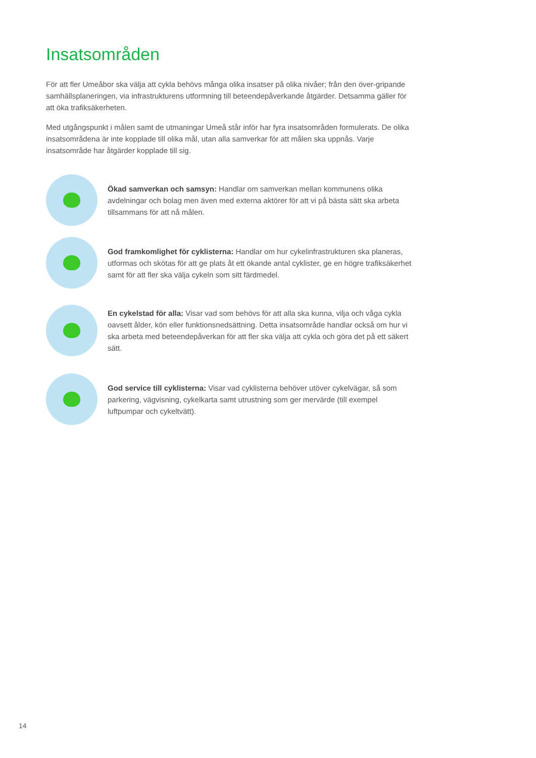Insatsområden
För att fler Umeåbor ska välja att cykla behövs många olika insatser på olika nivåer; från den över-gripande samhällsplaneringen, via infrastrukturens utformning till beteendepåverkande åtgärder. Detsamma gäller för att öka trafiksäkerheten.
Med utgångspunkt i målen samt de utmaningar Umeå står inför har fyra insatsområden formulerats. De olika insatsområdena är inte kopplade till olika mål, utan alla samverkar för att målen ska uppnås. Varje insatsområde har åtgärder kopplade till sig.
Ökad samverkan och samsyn: Handlar om samverkan mellan kommunens olika avdelningar och bolag men även med externa aktörer för att vi på bästa sätt ska arbeta tillsammans för att nå målen.
God framkomlighet för cyklisterna: Handlar om hur cykelinfrastrukturen ska planeras, utformas och skötas för att ge plats åt ett ökande antal cyklister, ge en högre trafiksäkerhet samt för att fler ska välja cykeln som sitt färdmedel.
En cykelstad för alla: Visar vad som behövs för att alla ska kunna, vilja och våga cykla oavsett ålder, kön eller funktionsnedsättning. Detta insatsområde handlar också om hur vi ska arbeta med beteendepåverkan för att fler ska välja att cykla och göra det på ett säkert sätt.
God service till cyklisterna: Visar vad cyklisterna behöver utöver cykelvägar, så som parkering, vägvisning, cykelkarta samt utrustning som ger mervärde (till exempel luftpumpar och cykeltvätt).
14